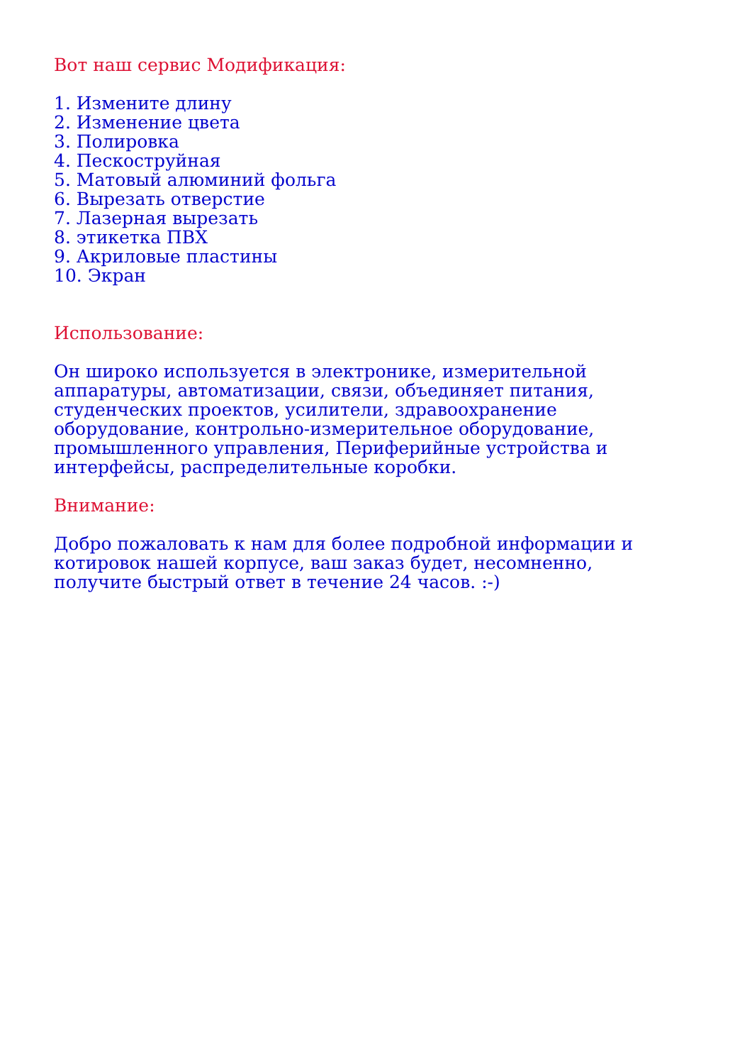Вот наш сервис Модификация:
1. Измените длину
2. Изменение цвета
3. Полировка
4. Пескоструйная
5. Матовый алюминий фольга
6. Вырезать отверстие
7. Лазерная вырезать
8. этикетка ПВХ
9. Акриловые пластины
10. Экран
Использование:
Он широко используется в электронике, измерительной
аппаратуры, автоматизации, связи, объединяет питания,
студенческих проектов, усилители, здравоохранение
оборудование, контрольно-измерительное оборудование,
промышленного управления, Периферийные устройства и
интерфейсы, распределительные коробки.
Внимание:
Добро пожаловать к нам для более подробной информации и
котировок нашей корпусе, ваш заказ будет, несомненно,
получите быстрый ответ в течение 24 часов. :-)